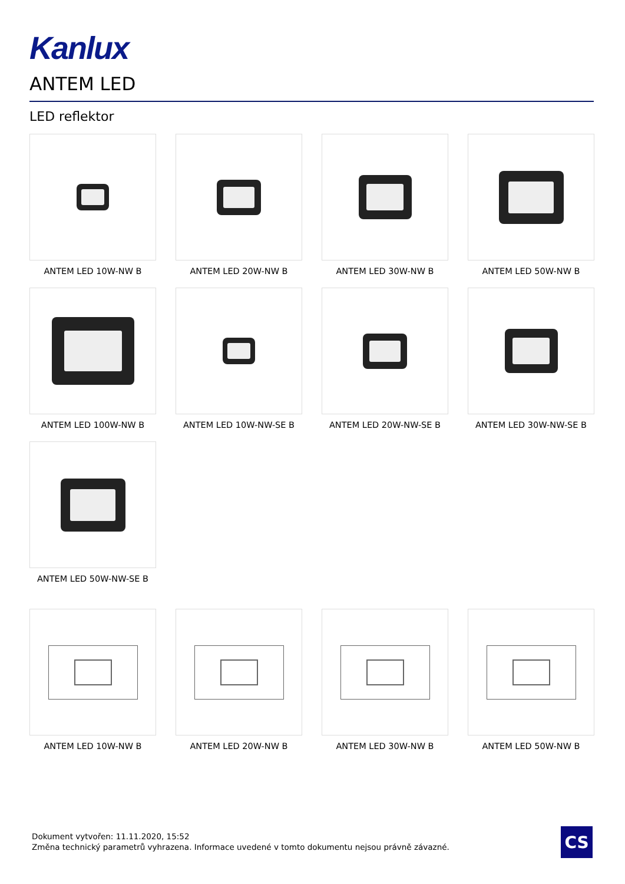Kanlux
ANTEM LED
LED reflektor
ANTEM LED 10W-NW B
ANTEM LED 20W-NW B
ANTEM LED 30W-NW B
ANTEM LED 50W-NW B
ANTEM LED 100W-NW B
ANTEM LED 10W-NW-SE B
ANTEM LED 20W-NW-SE B
ANTEM LED 30W-NW-SE B
ANTEM LED 50W-NW-SE B
ANTEM LED 10W-NW B
ANTEM LED 20W-NW B
ANTEM LED 30W-NW B
ANTEM LED 50W-NW B
Dokument vytvořen: 11.11.2020, 15:52
Změna technický parametrů vyhrazena. Informace uvedené v tomto dokumentu nejsou právně závazné.
CS